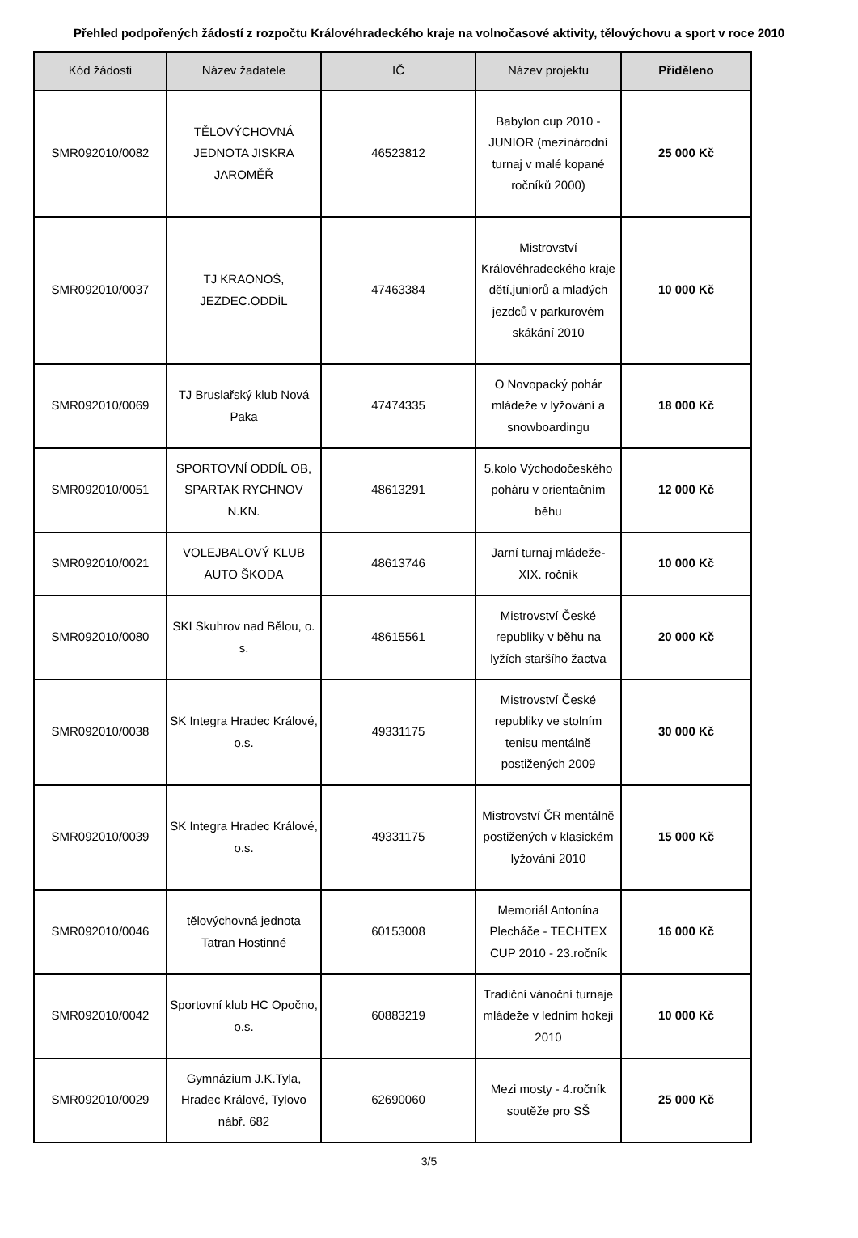Přehled podpořených žádostí z rozpočtu Královéhradeckého kraje na volnočasové aktivity, tělovýchovu a sport v roce 2010
| Kód žádosti | Název žadatele | IČ | Název projektu | Přiděleno |
| --- | --- | --- | --- | --- |
| SMR092010/0082 | TĚLOVÝCHOVNÁ JEDNOTA JISKRA JAROMĚŘ | 46523812 | Babylon cup 2010 - JUNIOR (mezinárodní turnaj v malé kopané ročníků 2000) | 25 000 Kč |
| SMR092010/0037 | TJ KRAONOŠ, JEZDEC.ODDÍL | 47463384 | Mistrovství Královéhradeckého kraje dětí,juniorů a mladých jezdců v parkurovém skákání 2010 | 10 000 Kč |
| SMR092010/0069 | TJ Bruslařský klub Nová Paka | 47474335 | O Novopacký pohár mládeže v lyžování a snowboardingu | 18 000 Kč |
| SMR092010/0051 | SPORTOVNÍ ODDÍL OB, SPARTAK RYCHNOV N.KN. | 48613291 | 5.kolo Východočeského poháru v orientačním běhu | 12 000 Kč |
| SMR092010/0021 | VOLEJBALOVÝ KLUB AUTO ŠKODA | 48613746 | Jarní turnaj mládeže- XIX. ročník | 10 000 Kč |
| SMR092010/0080 | SKI Skuhrov nad Bělou, o. s. | 48615561 | Mistrovství České republiky v běhu na lyžích staršího žactva | 20 000 Kč |
| SMR092010/0038 | SK Integra Hradec Králové, o.s. | 49331175 | Mistrovství České republiky ve stolním tenisu mentálně postižených 2009 | 30 000 Kč |
| SMR092010/0039 | SK Integra Hradec Králové, o.s. | 49331175 | Mistrovství ČR mentálně postižených v klasickém lyžování 2010 | 15 000 Kč |
| SMR092010/0046 | tělovýchovná jednota Tatran Hostinné | 60153008 | Memoriál Antonína Plecháče - TECHTEX CUP 2010 - 23.ročník | 16 000 Kč |
| SMR092010/0042 | Sportovní klub HC Opočno, o.s. | 60883219 | Tradiční vánoční turnaje mládeže v ledním hokeji 2010 | 10 000 Kč |
| SMR092010/0029 | Gymnázium J.K.Tyla, Hradec Králové, Tylovo nábř. 682 | 62690060 | Mezi mosty - 4.ročník soutěže pro SŠ | 25 000 Kč |
3/5